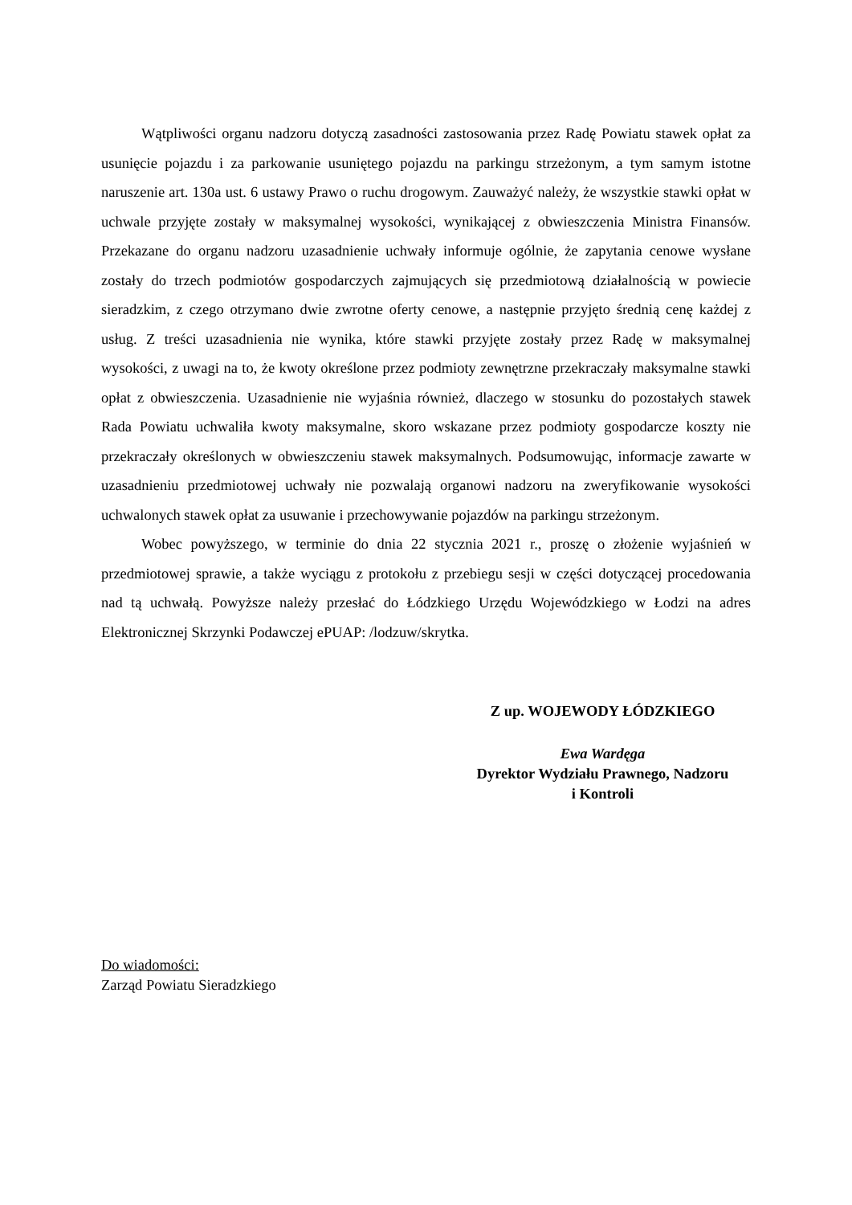Wątpliwości organu nadzoru dotyczą zasadności zastosowania przez Radę Powiatu stawek opłat za usunięcie pojazdu i za parkowanie usuniętego pojazdu na parkingu strzeżonym, a tym samym istotne naruszenie art. 130a ust. 6 ustawy Prawo o ruchu drogowym. Zauważyć należy, że wszystkie stawki opłat w uchwale przyjęte zostały w maksymalnej wysokości, wynikającej z obwieszczenia Ministra Finansów. Przekazane do organu nadzoru uzasadnienie uchwały informuje ogólnie, że zapytania cenowe wysłane zostały do trzech podmiotów gospodarczych zajmujących się przedmiotową działalnością w powiecie sieradzkim, z czego otrzymano dwie zwrotne oferty cenowe, a następnie przyjęto średnią cenę każdej z usług. Z treści uzasadnienia nie wynika, które stawki przyjęte zostały przez Radę w maksymalnej wysokości, z uwagi na to, że kwoty określone przez podmioty zewnętrzne przekraczały maksymalne stawki opłat z obwieszczenia. Uzasadnienie nie wyjaśnia również, dlaczego w stosunku do pozostałych stawek Rada Powiatu uchwaliła kwoty maksymalne, skoro wskazane przez podmioty gospodarcze koszty nie przekraczały określonych w obwieszczeniu stawek maksymalnych. Podsumowując, informacje zawarte w uzasadnieniu przedmiotowej uchwały nie pozwalają organowi nadzoru na zweryfikowanie wysokości uchwalonych stawek opłat za usuwanie i przechowywanie pojazdów na parkingu strzeżonym.
Wobec powyższego, w terminie do dnia 22 stycznia 2021 r., proszę o złożenie wyjaśnień w przedmiotowej sprawie, a także wyciągu z protokołu z przebiegu sesji w części dotyczącej procedowania nad tą uchwałą. Powyższe należy przesłać do Łódzkiego Urzędu Wojewódzkiego w Łodzi na adres Elektronicznej Skrzynki Podawczej ePUAP: /lodzuw/skrytka.
Z up. WOJEWODY ŁÓDZKIEGO
Ewa Wardęga
Dyrektor Wydziału Prawnego, Nadzoru
i Kontroli
Do wiadomości:
Zarząd Powiatu Sieradzkiego